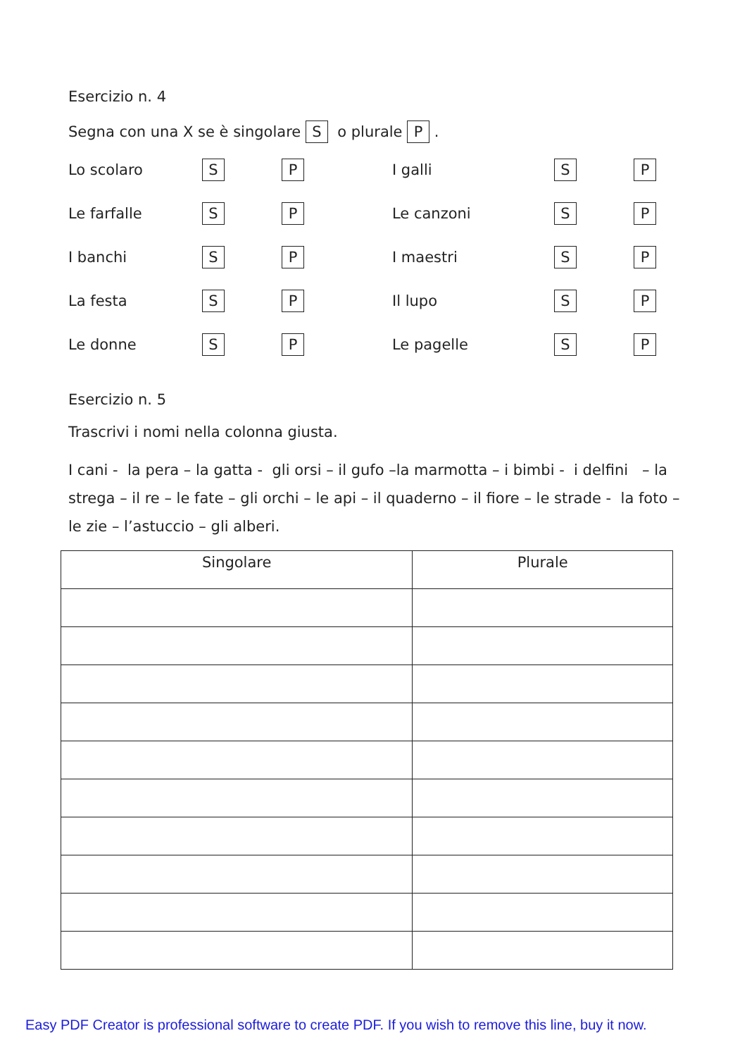Esercizio n. 4
Segna con una X se è singolare S o plurale P .
Lo scolaro
S
P
I galli
S
P
Le farfalle
S
P
Le canzoni
S
P
I banchi
S
P
I maestri
S
P
La festa
S
P
Il lupo
S
P
Le donne
S
P
Le pagelle
S
P
Esercizio n. 5
Trascrivi i nomi nella colonna giusta.
I cani - la pera – la gatta - gli orsi – il gufo –la marmotta – i bimbi - i delfini – la strega – il re – le fate – gli orchi – le api – il quaderno – il fiore – le strade - la foto – le zie – l’astuccio – gli alberi.
| Singolare | Plurale |
| --- | --- |
Easy PDF Creator is professional software to create PDF. If you wish to remove this line, buy it now.